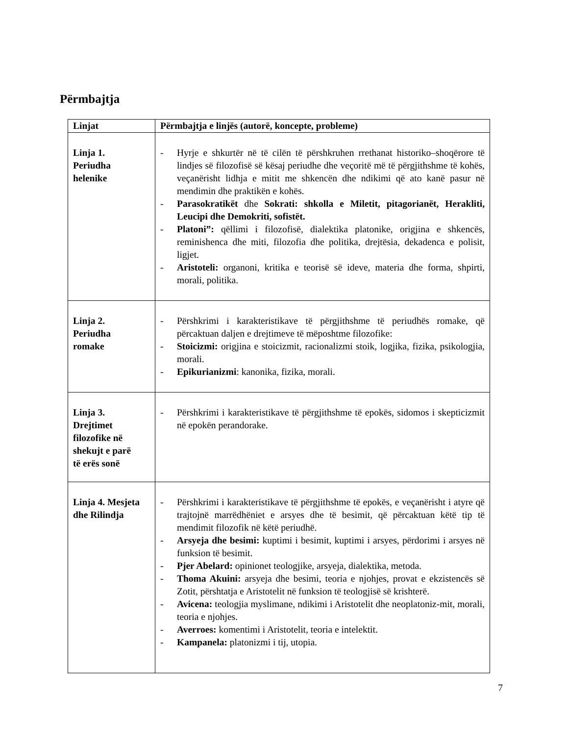Përmbajtja
| Linjat | Përmbajtja e linjës (autorë, koncepte, probleme) |
| --- | --- |
| Linja 1. Periudha helenike | - Hyrje e shkurtër në të cilën të përshkruhen rrethanat historiko–shoqërore të lindjes së filozofisë së kësaj periudhe dhe veçoritë më të përgjithshme të kohës, veçanërisht lidhja e mitit me shkencën dhe ndikimi që ato kanë pasur në mendimin dhe praktikën e kohës. - Parasokratikët dhe Sokrati: shkolla e Miletit, pitagorianët, Herakliti, Leucipi dhe Demokriti, sofistët. - Platoni”: qëllimi i filozofisë, dialektika platonike, origjina e shkencës, reminishenca dhe miti, filozofia dhe politika, drejtësia, dekadenca e polisit, ligjet. - Aristoteli: organoni, kritika e teorisë së ideve, materia dhe forma, shpirti, morali, politika. |
| Linja 2. Periudha romake | - Përshkrimi i karakteristikave të përgjithshme të periudhës romake, që përcaktuan daljen e drejtimeve të mëposhtme filozofike: - Stoicizmi: origjina e stoicizmit, racionalizmi stoik, logjika, fizika, psikologjia, morali. - Epikurianizmi : kanonika, fizika, morali. |
| Linja 3. Drejtimet filozofike në shekujt e parë të erës sonë | - Përshkrimi i karakteristikave të përgjithshme të epokës, sidomos i skepticizmit në epokën perandorake. |
| Linja 4. Mesjeta dhe Rilindja | - Përshkrimi i karakteristikave të përgjithshme të epokës, e veçanërisht i atyre që trajtojnë marrëdhëniet e arsyes dhe të besimit, që përcaktuan këtë tip të mendimit filozofik në këtë periudhë. - Arsyeja dhe besimi: kuptimi i besimit, kuptimi i arsyes, përdorimi i arsyes në funksion të besimit. - Pjer Abelard: opinionet teologjike, arsyeja, dialektika, metoda. - Thoma Akuini: arsyeja dhe besimi, teoria e njohjes, provat e ekzistencës së Zotit, përshtatja e Aristotelit në funksion të teologjisë së krishterë. - Avicena: teologjia myslimane, ndikimi i Aristotelit dhe neoplatoniz-mit, morali, teoria e njohjes. - Averroes: komentimi i Aristotelit, teoria e intelektit. - Kampanela: platonizmi i tij, utopia. |
7